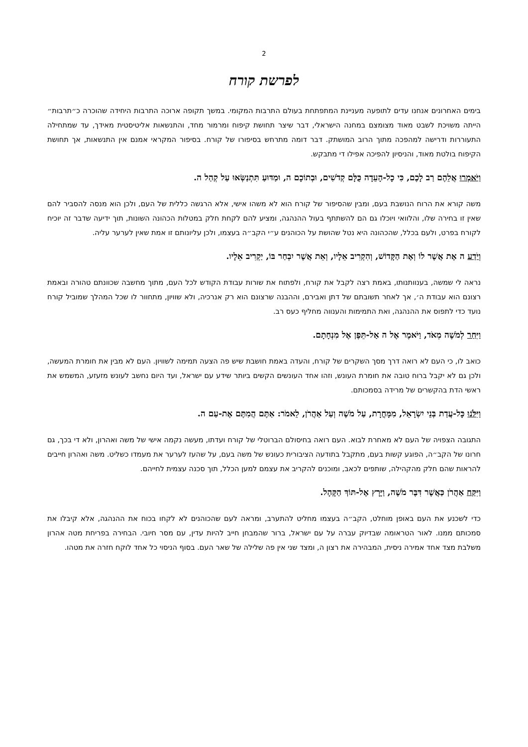2
לפרשת קורח
בימים האחרונים אנחנו עדים לתופעה מעניינת המתפתחת בעולם התרבות המקומי. במשך תקופה ארוכה התרבות היחידה שהוכרה כ״תרבות״ הייתה משויכת לשבט מאוד מצומצם במחנה הישראלי, דבר שיצר תחושת קיפוח ומרמור מחד, והתנשאות אליטיסטית מאידך, עד שמתחילה התעוררות ודרישה למהפכה מתוך הרוב המושתק. דבר דומה מתרחש בסיפורו של קורח. בסיפור המקראי אמנם אין התנשאות, אך תחושת הקיפוח בולטת מאוד, והניסיון להפיכה אפילו די מתבקש.
וַיֹּאמְרוּ אֲלֵהֶם רַב לָכֶם, כִּי כָל-הָעֵדָה כֻּלָּם קְדֹשִׁים, וּבְתוֹכָם ה, וּמַדּוּעַ תִּתְנַשְּׂאוּ עַל קְהַל ה.
משה קורא את הרוח הנושבת בעם, ומבין שהסיפור של קורח הוא לא משהו אישי, אלא הרגשה כללית של העם, ולכן הוא מנסה להסביר להם שאין זו בחירה שלו, והלוואי ויוכלו גם הם להשתתף בעול ההנהגה, ומציע להם לקחת חלק במטלות הכהונה השונות, תוך ידיעה שדבר זה יוכיח לקורח בפרט, ולעם בכלל, שהכהונה היא נטל שהושת על הכוהנים ע״י הקב״ה בעצמו, ולכן עליונותם זו אמת שאין לערער עליה.
וְיֹדַע ה אֶת אֲשֶׁר לוֹ וְאֶת הַקָּדוֹשׁ, וְהִקְרִיב אֵלָיו, וְאֵת אֲשֶׁר יִבְחַר בּוֹ, יַקְרִיב אֵלָיו.
נראה לי שמשה, בענוותנותו, באמת רצה לקבל את קורח, ולפתוח את שורות עבודת הקודש לכל העם, מתוך מחשבה שכוונתם טהורה ובאמת רצונם הוא עבודת ה׳, אך לאחר תשובתם של דתן ואבירם, וההבנה שרצונם הוא רק אנרכיה, ולא שוויון, מתחוור לו שכל המהלך שמוביל קורח נועד כדי לתפוס את ההנהגה, ואת התמימות והענווה מחליף כעס רב.
וַיִּחַר לְמֹשֶׁה מְאֹד, וַיֹּאמֶר אֶל ה אַל-תֵּפֶן אֶל מִנְחָתָם.
כואב לו, כי העם לא רואה דרך מסך השקרים של קורח, והעדה באמת חושבת שיש פה הצעה תמימה לשוויון. העם לא מבין את חומרת המעשה, ולכן גם לא יקבל ברוח טובה את חומרת העונש, וזהו אחד העונשים הקשים ביותר שידע עם ישראל, ועד היום נחשב לעונש מזעזע, המשמש את ראשי הדת בהקשרים של מרידה בסמכותם.
וַיִּלֹּנוּ כָּל-עֲדַת בְּנֵי יִשְׂרָאֵל, מִמָּחֳרָת, עַל מֹשֶׁה וְעַל אַהֲרֹן, לֵאמֹר: אַתֶּם הֲמִתֶּם אֶת-עַם ה.
התגובה הצפויה של העם לא מאחרת לבוא. העם רואה בחיסולם הברוטלי של קורח ועדתו, מעשה נקמה אישי של משה ואהרון, ולא די בכך, גם חרונו של הקב״ה, הפוגע קשות בעם, מתקבל בתודעה הציבורית כעונש של משה בעם, על שהעז לערער את מעמדו כשליט. משה ואהרון חייבים להראות שהם חלק מהקהילה, שותפים לכאב, ומוכנים להקריב את עצמם למען הכלל, תוך סכנה עצמית לחייהם.
וַיִּקַּח אַהֲרֹן כַּאֲשֶׁר דִּבֶּר מֹשֶׁה, וַיָּרָץ אֶל-תּוֹךְ הַקָּהָל.
כדי לשכנע את העם באופן מוחלט, הקב״ה בעצמו מחליט להתערב, ומראה לעם שהכוהנים לא לקחו בכוח את ההנהגה, אלא קיבלו את סמכותם ממנו. לאור הטראומה שבדיוק עברה על עם ישראל, ברור שהמבחן חייב להיות עדין, עם מסר חיובי. הבחירה בפריחת מטה אהרון משלבת מצד אחד אמירה ניסית, המבהירה את רצון ה, ומצד שני אין פה שלילה של שאר העם. בסוף הניסוי כל אחד לוקח חזרה את מטהו.